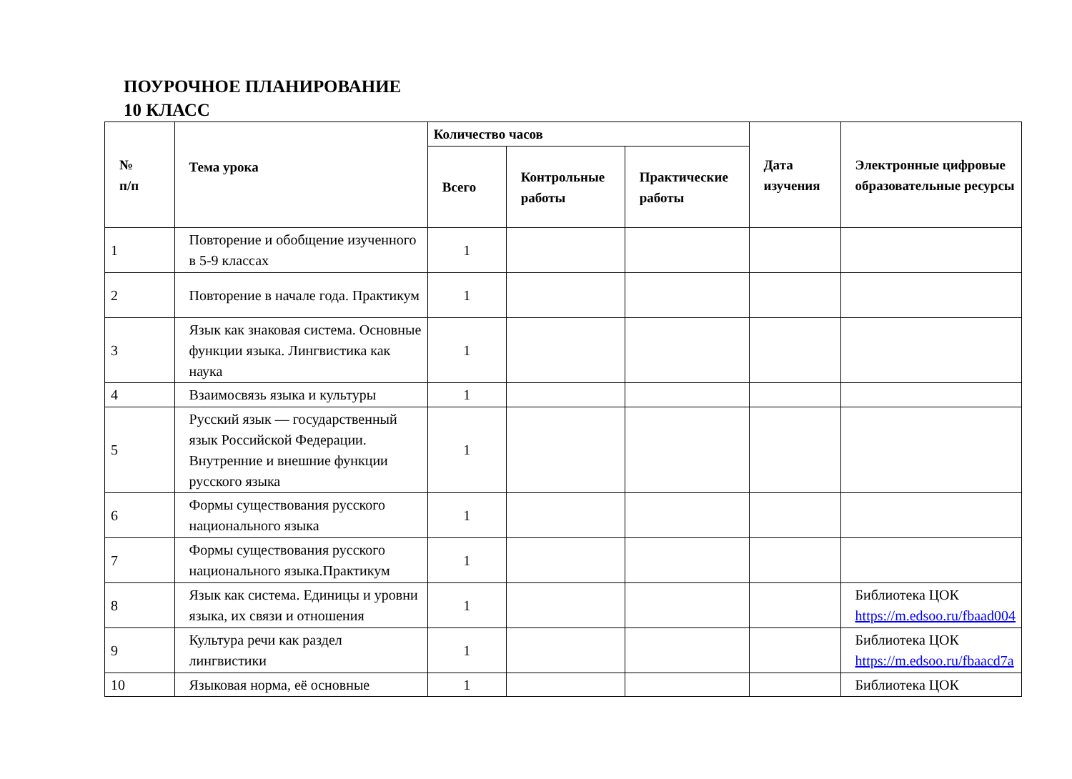ПОУРОЧНОЕ ПЛАНИРОВАНИЕ
10 КЛАСС
| № п/п | Тема урока | Количество часов | | | Дата изучения | Электронные цифровые образовательные ресурсы |
| --- | --- | --- | --- | --- | --- | --- |
| | | Всего | Контрольные работы | Практические работы | | |
| 1 | Повторение и обобщение изученного в 5-9 классах | 1 | | | | |
| 2 | Повторение в начале года. Практикум | 1 | | | | |
| 3 | Язык как знаковая система. Основные функции языка. Лингвистика как наука | 1 | | | | |
| 4 | Взаимосвязь языка и культуры | 1 | | | | |
| 5 | Русский язык — государственный язык Российской Федерации. Внутренние и внешние функции русского языка | 1 | | | | |
| 6 | Формы существования русского национального языка | 1 | | | | |
| 7 | Формы существования русского национального языка.Практикум | 1 | | | | |
| 8 | Язык как система. Единицы и уровни языка, их связи и отношения | 1 | | | | Библиотека ЦОК https://m.edsoo.ru/fbaad004 |
| 9 | Культура речи как раздел лингвистики | 1 | | | | Библиотека ЦОК https://m.edsoo.ru/fbaacd7a |
| 10 | Языковая норма, её основные | 1 | | | | Библиотека ЦОК |